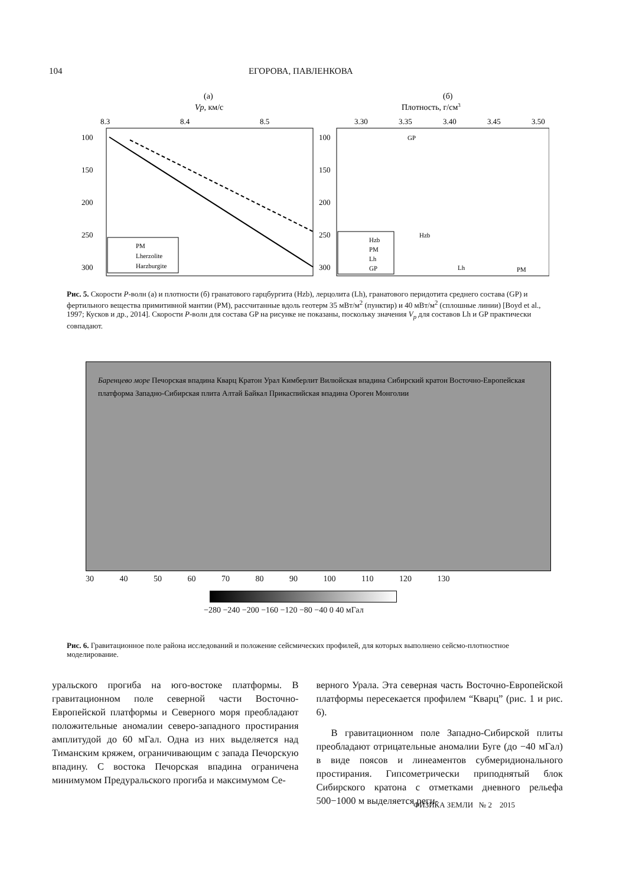104 ЕГОРОВА, ПАВЛЕНКОВА
(а)
Vp, км/с
8.3
8.4
8.5
100
150
200
250
300
PM
Lherzolite
Harzburgite
(б)
Плотность, г/см3
3.30
3.35
3.40
3.45
3.50
100
150
200
250
300
Hzb
PM
Lh
GP
Hzb
Lh
PM
GP
Рис. 5. Скорости P-волн (а) и плотности (б) гранатового гарцбургита (Hzb), лерцолита (Lh), гранатового перидотита среднего состава (GP) и фертильного вещества примитивной мантии (PM), рассчитанные вдоль геотерм 35 мВт/м<sup>2</sup> (пунктир) и 40 мВт/м<sup>2</sup> (сплошные линии) [Boyd et al., 1997; Кусков и др., 2014]. Скорости P-волн для состава GP на рисунке не показаны, поскольку значения V<sub>p</sub> для составов Lh и GP практически совпадают.
Баренцево море Печорская впадина Кварц Кратон Урал Кимберлит Вилюйская впадина Сибирский кратон Восточно-Европейская платформа Западно-Сибирская плита Алтай Байкал Прикаспийская впадина Ороген Монголии
30 40 50 60 70 80 90 100 110 120 130
−280 −240 −200 −160 −120 −80 −40 0 40 мГал
Рис. 6. Гравитационное поле района исследований и положение сейсмических профилей, для которых выполнено сейсмо-плотностное моделирование.
уральского прогиба на юго-востоке платформы. В гравитационном поле северной части Восточно-Европейской платформы и Северного моря преобладают положительные аномалии северо-западного простирания амплитудой до 60 мГал. Одна из них выделяется над Тиманским кряжем, ограничивающим с запада Печорскую впадину. С востока Печорская впадина ограничена минимумом Предуральского прогиба и максимумом Се-
верного Урала. Эта северная часть Восточно-Европейской платформы пересекается профилем “Кварц” (рис. 1 и рис. 6).
В гравитационном поле Западно-Сибирской плиты преобладают отрицательные аномалии Буге (до −40 мГал) в виде поясов и линеаментов субмеридионального простирания. Гипсометрически приподнятый блок Сибирского кратона с отметками дневного рельефа 500−1000 м выделяется реги-
ФИЗИКА ЗЕМЛИ № 2 2015